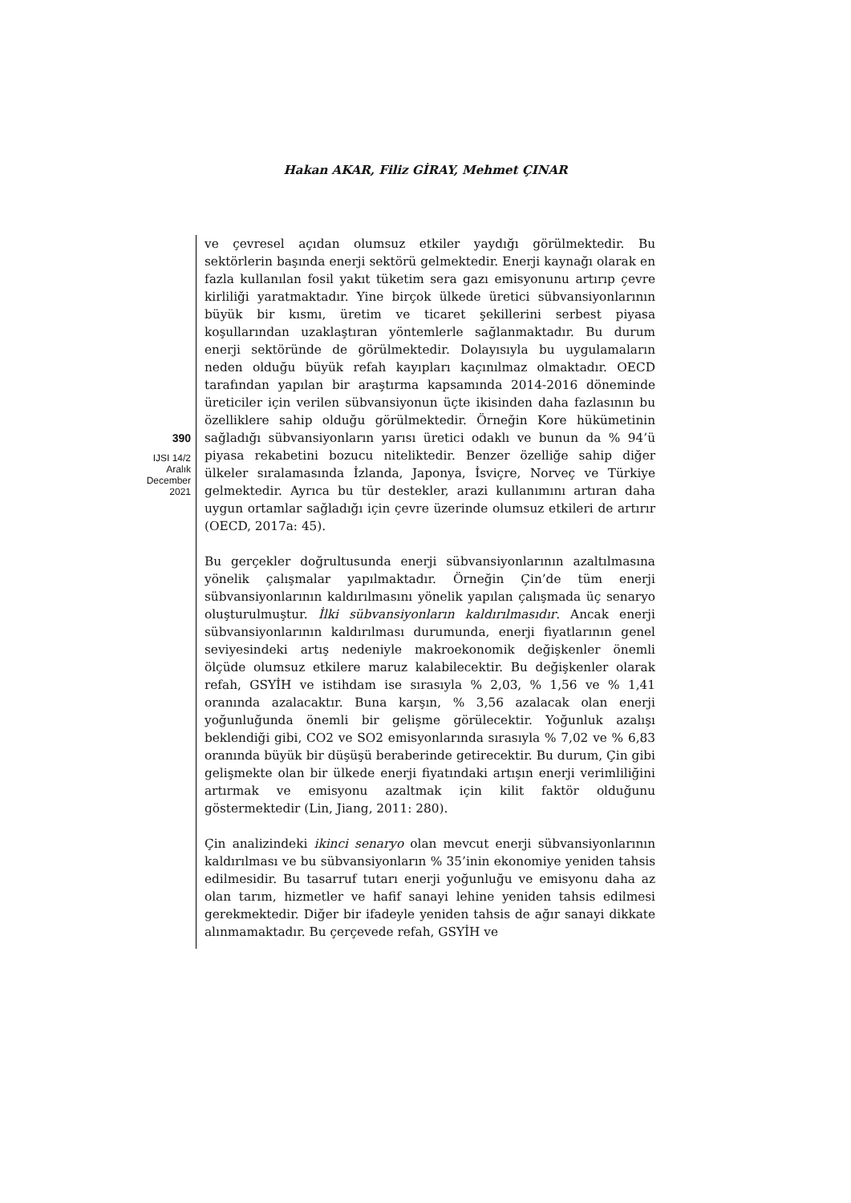Hakan AKAR, Filiz GİRAY, Mehmet ÇINAR
390
IJSI 14/2
Aralık
December
2021
ve çevresel açıdan olumsuz etkiler yaydığı görülmektedir. Bu sektörlerin başında enerji sektörü gelmektedir. Enerji kaynağı olarak en fazla kullanılan fosil yakıt tüketim sera gazı emisyonunu artırıp çevre kirliliği yaratmaktadır. Yine birçok ülkede üretici sübvansiyonlarının büyük bir kısmı, üretim ve ticaret şekillerini serbest piyasa koşullarından uzaklaştıran yöntemlerle sağlanmaktadır. Bu durum enerji sektöründe de görülmektedir. Dolayısıyla bu uygulamaların neden olduğu büyük refah kayıpları kaçınılmaz olmaktadır. OECD tarafından yapılan bir araştırma kapsamında 2014-2016 döneminde üreticiler için verilen sübvansiyonun üçte ikisinden daha fazlasının bu özelliklere sahip olduğu görülmektedir. Örneğin Kore hükümetinin sağladığı sübvansiyonların yarısı üretici odaklı ve bunun da % 94’ü piyasa rekabetini bozucu niteliktedir. Benzer özelliğe sahip diğer ülkeler sıralamasında İzlanda, Japonya, İsviçre, Norveç ve Türkiye gelmektedir. Ayrıca bu tür destekler, arazi kullanımını artıran daha uygun ortamlar sağladığı için çevre üzerinde olumsuz etkileri de artırır (OECD, 2017a: 45).
Bu gerçekler doğrultusunda enerji sübvansiyonlarının azaltılmasına yönelik çalışmalar yapılmaktadır. Örneğin Çin’de tüm enerji sübvansiyonlarının kaldırılmasını yönelik yapılan çalışmada üç senaryo oluşturulmuştur. İlki sübvansiyonların kaldırılmasıdır. Ancak enerji sübvansiyonlarının kaldırılması durumunda, enerji fiyatlarının genel seviyesindeki artış nedeniyle makroekonomik değişkenler önemli ölçüde olumsuz etkilere maruz kalabilecektir. Bu değişkenler olarak refah, GSYİH ve istihdam ise sırasıyla % 2,03, % 1,56 ve % 1,41 oranında azalacaktır. Buna karşın, % 3,56 azalacak olan enerji yoğunluğunda önemli bir gelişme görülecektir. Yoğunluk azalışı beklendiği gibi, CO2 ve SO2 emisyonlarında sırasıyla % 7,02 ve % 6,83 oranında büyük bir düşüşü beraberinde getirecektir. Bu durum, Çin gibi gelişmekte olan bir ülkede enerji fiyatındaki artışın enerji verimliliğini artırmak ve emisyonu azaltmak için kilit faktör olduğunu göstermektedir (Lin, Jiang, 2011: 280).
Çin analizindeki ikinci senaryo olan mevcut enerji sübvansiyonlarının kaldırılması ve bu sübvansiyonların % 35’inin ekonomiye yeniden tahsis edilmesidir. Bu tasarruf tutarı enerji yoğunluğu ve emisyonu daha az olan tarım, hizmetler ve hafif sanayi lehine yeniden tahsis edilmesi gerekmektedir. Diğer bir ifadeyle yeniden tahsis de ağır sanayi dikkate alınmamaktadır. Bu çerçevede refah, GSYİH ve